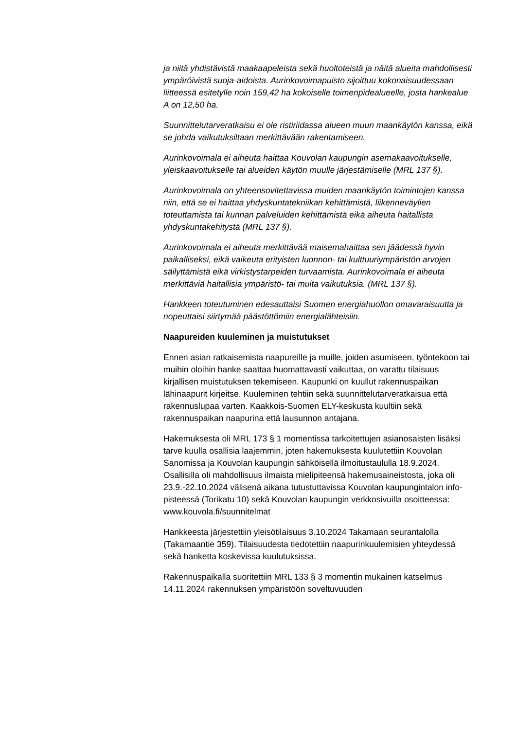ja niitä yhdistävistä maakaapeleista sekä huoltoteistä ja näitä alueita mahdollisesti ympäröivistä suoja-aidoista. Aurinkovoimapuisto sijoittuu kokonaisuudessaan liitteessä esitetylle noin 159,42 ha kokoiselle toimenpidealueelle, josta hankealue A on 12,50 ha.
Suunnittelutarveratkaisu ei ole ristiriidassa alueen muun maankäytön kanssa, eikä se johda vaikutuksiltaan merkittävään rakentamiseen.
Aurinkovoimala ei aiheuta haittaa Kouvolan kaupungin asemakaavoitukselle, yleiskaavoitukselle tai alueiden käytön muulle järjestämiselle (MRL 137 §).
Aurinkovoimala on yhteensovitettavissa muiden maankäytön toimintojen kanssa niin, että se ei haittaa yhdyskuntatekniikan kehittämistä, liikenneväylien toteuttamista tai kunnan palveluiden kehittämistä eikä aiheuta haitallista yhdyskuntakehitystä (MRL 137 §).
Aurinkovoimala ei aiheuta merkittävää maisemahaittaa sen jäädessä hyvin paikalliseksi, eikä vaikeuta erityisten luonnon- tai kulttuuriympäristön arvojen säilyttämistä eikä virkistystarpeiden turvaamista. Aurinkovoimala ei aiheuta merkittäviä haitallisia ympäristö- tai muita vaikutuksia. (MRL 137 §).
Hankkeen toteutuminen edesauttaisi Suomen energiahuollon omavaraisuutta ja nopeuttaisi siirtymää päästöttömiin energialähteisiin.
Naapureiden kuuleminen ja muistutukset
Ennen asian ratkaisemista naapureille ja muille, joiden asumiseen, työntekoon tai muihin oloihin hanke saattaa huomattavasti vaikuttaa, on varattu tilaisuus kirjallisen muistutuksen tekemiseen. Kaupunki on kuullut rakennuspaikan lähinaapurit kirjeitse. Kuuleminen tehtiin sekä suunnittelutarveratkaisua että rakennuslupaa varten. Kaakkois-Suomen ELY-keskusta kuultiin sekä rakennuspaikan naapurina että lausunnon antajana.
Hakemuksesta oli MRL 173 § 1 momentissa tarkoitettujen asianosaisten lisäksi tarve kuulla osallisia laajemmin, joten hakemuksesta kuulutettiin Kouvolan Sanomissa ja Kouvolan kaupungin sähköisellä ilmoitustaululla 18.9.2024. Osallisilla oli mahdollisuus ilmaista mielipiteensä hakemusaineistosta, joka oli 23.9.-22.10.2024 välisenä aikana tutustuttavissa Kouvolan kaupungintalon info-pisteessä (Torikatu 10) sekä Kouvolan kaupungin verkkosivuilla osoitteessa: www.kouvola.fi/suunnitelmat
Hankkeesta järjestettiin yleisötilaisuus 3.10.2024 Takamaan seurantalolla (Takamaantie 359). Tilaisuudesta tiedotettiin naapurinkuulemisien yhteydessä sekä hanketta koskevissa kuulutuksissa.
Rakennuspaikalla suoritettiin MRL 133 § 3 momentin mukainen katselmus 14.11.2024 rakennuksen ympäristöön soveltuvuuden